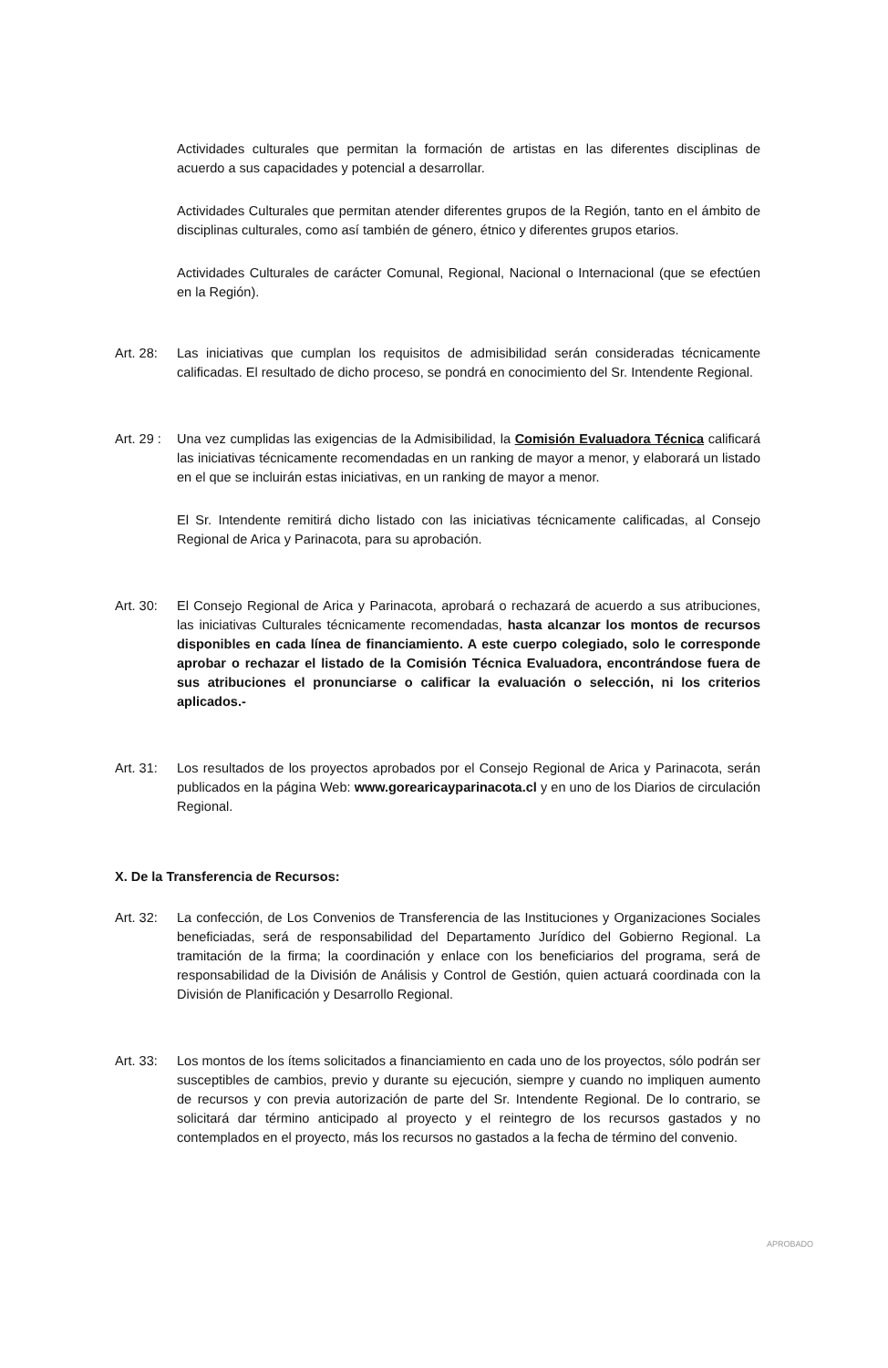Actividades culturales que permitan la formación de artistas en las diferentes disciplinas de acuerdo a sus capacidades y potencial a desarrollar.
Actividades Culturales que permitan atender diferentes grupos de la Región, tanto en el ámbito de disciplinas culturales, como así también de género, étnico y diferentes grupos etarios.
Actividades Culturales de carácter Comunal, Regional, Nacional o Internacional (que se efectúen en la Región).
Art. 28:
Las iniciativas que cumplan los requisitos de admisibilidad serán consideradas técnicamente calificadas. El resultado de dicho proceso, se pondrá en conocimiento del Sr. Intendente Regional.
Art. 29 :
Una vez cumplidas las exigencias de la Admisibilidad, la Comisión Evaluadora Técnica calificará las iniciativas técnicamente recomendadas en un ranking de mayor a menor, y elaborará un listado en el que se incluirán estas iniciativas, en un ranking de mayor a menor.
El Sr. Intendente remitirá dicho listado con las iniciativas técnicamente calificadas, al Consejo Regional de Arica y Parinacota, para su aprobación.
Art. 30:
El Consejo Regional de Arica y Parinacota, aprobará o rechazará de acuerdo a sus atribuciones, las iniciativas Culturales técnicamente recomendadas, hasta alcanzar los montos de recursos disponibles en cada línea de financiamiento. A este cuerpo colegiado, solo le corresponde aprobar o rechazar el listado de la Comisión Técnica Evaluadora, encontrándose fuera de sus atribuciones el pronunciarse o calificar la evaluación o selección, ni los criterios aplicados.-
Art. 31:
Los resultados de los proyectos aprobados por el Consejo Regional de Arica y Parinacota, serán publicados en la página Web: www.gorearicayparinacota.cl y en uno de los Diarios de circulación Regional.
X. De la Transferencia de Recursos:
Art. 32:
La confección, de Los Convenios de Transferencia de las Instituciones y Organizaciones Sociales beneficiadas, será de responsabilidad del Departamento Jurídico del Gobierno Regional. La tramitación de la firma; la coordinación y enlace con los beneficiarios del programa, será de responsabilidad de la División de Análisis y Control de Gestión, quien actuará coordinada con la División de Planificación y Desarrollo Regional.
Art. 33:
Los montos de los ítems solicitados a financiamiento en cada uno de los proyectos, sólo podrán ser susceptibles de cambios, previo y durante su ejecución, siempre y cuando no impliquen aumento de recursos y con previa autorización de parte del Sr. Intendente Regional. De lo contrario, se solicitará dar término anticipado al proyecto y el reintegro de los recursos gastados y no contemplados en el proyecto, más los recursos no gastados a la fecha de término del convenio.
APROBADO